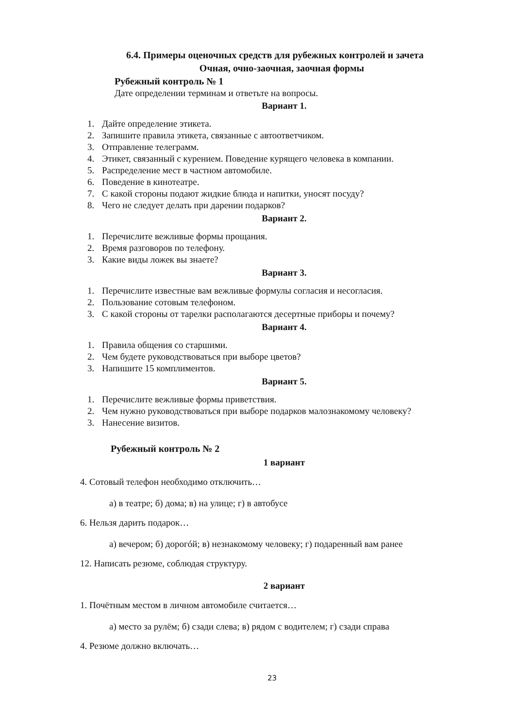6.4. Примеры оценочных средств для рубежных контролей и зачета
Очная, очно-заочная, заочная формы
Рубежный контроль № 1
Дате определении терминам и ответьте на вопросы.
Вариант 1.
1. Дайте определение этикета.
2. Запишите правила этикета, связанные с автоответчиком.
3. Отправление телеграмм.
4. Этикет, связанный с курением. Поведение курящего человека в компании.
5. Распределение мест в частном автомобиле.
6. Поведение в кинотеатре.
7. С какой стороны подают жидкие блюда и напитки, уносят посуду?
8. Чего не следует делать при дарении подарков?
Вариант 2.
1. Перечислите вежливые формы прощания.
2. Время разговоров по телефону.
3. Какие виды ложек вы знаете?
Вариант 3.
1. Перечислите известные вам вежливые формулы согласия и несогласия.
2. Пользование сотовым телефоном.
3. С какой стороны от тарелки располагаются десертные приборы и почему?
Вариант 4.
1. Правила общения со старшими.
2. Чем будете руководствоваться при выборе цветов?
3. Напишите 15 комплиментов.
Вариант 5.
1. Перечислите вежливые формы приветствия.
2. Чем нужно руководствоваться при выборе подарков малознакомому человеку?
3. Нанесение визитов.
Рубежный контроль № 2
1 вариант
4. Сотовый телефон необходимо отключить…
а) в театре; б) дома; в) на улице; г) в автобусе
6. Нельзя дарить подарок…
а) вечером; б) дорогóй; в) незнакомому человеку; г) подаренный вам ранее
12. Написать резюме, соблюдая структуру.
2 вариант
1. Почётным местом в личном автомобиле считается…
а) место за рулём; б) сзади слева; в) рядом с водителем; г) сзади справа
4. Резюме должно включать…
23